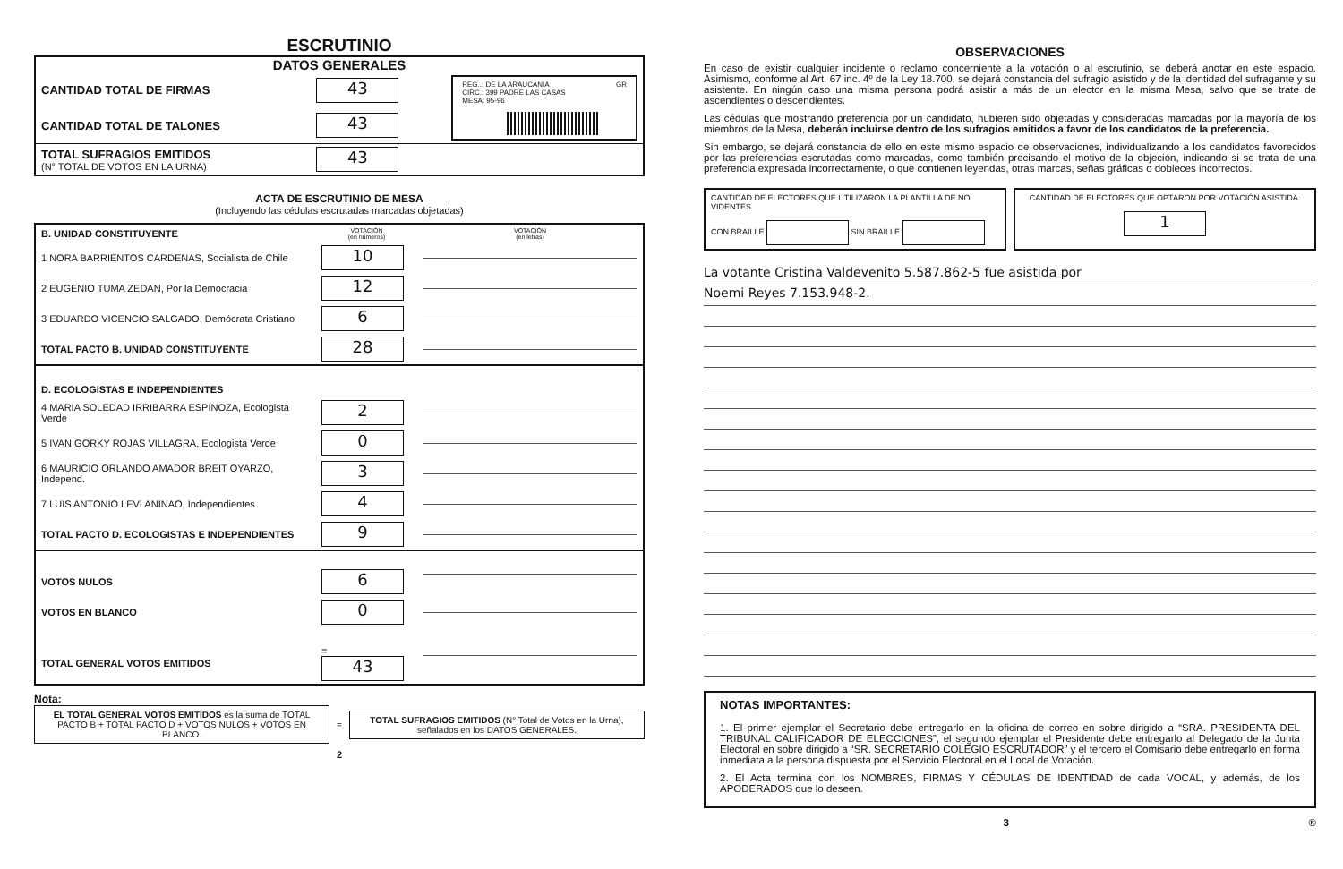ESCRUTINIO
DATOS GENERALES
| CANTIDAD TOTAL DE FIRMAS | 43 | REG..: DE LA ARAUCANIA GR CIRC.: 399 PADRE LAS CASAS MESA: 95-96 |
| CANTIDAD TOTAL DE TALONES | 43 | |
| TOTAL SUFRAGIOS EMITIDOS (N° TOTAL DE VOTOS EN LA URNA) | 43 | |
ACTA DE ESCRUTINIO DE MESA
(Incluyendo las cédulas escrutadas marcadas objetadas)
| B. UNIDAD CONSTITUYENTE | VOTACIÓN (en números) | VOTACIÓN (en letras) |
| 1 NORA BARRIENTOS CARDENAS, Socialista de Chile | 10 | |
| 2 EUGENIO TUMA ZEDAN, Por la Democracia | 12 | |
| 3 EDUARDO VICENCIO SALGADO, Demócrata Cristiano | 6 | |
| TOTAL PACTO B. UNIDAD CONSTITUYENTE | 28 | |
| D. ECOLOGISTAS E INDEPENDIENTES | | |
| 4 MARIA SOLEDAD IRRIBARRA ESPINOZA, Ecologista Verde | 2 | |
| 5 IVAN GORKY ROJAS VILLAGRA, Ecologista Verde | 0 | |
| 6 MAURICIO ORLANDO AMADOR BREIT OYARZO, Independ. | 3 | |
| 7 LUIS ANTONIO LEVI ANINAO, Independientes | 4 | |
| TOTAL PACTO D. ECOLOGISTAS E INDEPENDIENTES | 9 | |
| VOTOS NULOS | 6 | |
| VOTOS EN BLANCO | 0 | |
| TOTAL GENERAL VOTOS EMITIDOS | = 43 | |
Nota:
EL TOTAL GENERAL VOTOS EMITIDOS es la suma de TOTAL PACTO B + TOTAL PACTO D + VOTOS NULOS + VOTOS EN BLANCO.
=
TOTAL SUFRAGIOS EMITIDOS (N° Total de Votos en la Urna), señalados en los DATOS GENERALES.
2
OBSERVACIONES
En caso de existir cualquier incidente o reclamo concerniente a la votación o al escrutinio, se deberá anotar en este espacio. Asimismo, conforme al Art. 67 inc. 4º de la Ley 18.700, se dejará constancia del sufragio asistido y de la identidad del sufragante y su asistente. En ningún caso una misma persona podrá asistir a más de un elector en la misma Mesa, salvo que se trate de ascendientes o descendientes.
Las cédulas que mostrando preferencia por un candidato, hubieren sido objetadas y consideradas marcadas por la mayoría de los miembros de la Mesa, deberán incluirse dentro de los sufragios emitidos a favor de los candidatos de la preferencia.
Sin embargo, se dejará constancia de ello en este mismo espacio de observaciones, individualizando a los candidatos favorecidos por las preferencias escrutadas como marcadas, como también precisando el motivo de la objeción, indicando si se trata de una preferencia expresada incorrectamente, o que contienen leyendas, otras marcas, señas gráficas o dobleces incorrectos.
CANTIDAD DE ELECTORES QUE UTILIZARON LA PLANTILLA DE NO VIDENTES
CON BRAILLE SIN BRAILLE
CANTIDAD DE ELECTORES QUE OPTARON POR VOTACIÓN ASISTIDA.
1
La votante Cristina Valdevenito 5.587.862-5 fue asistida por
Noemi Reyes 7.153.948-2.
NOTAS IMPORTANTES:
1. El primer ejemplar el Secretario debe entregarlo en la oficina de correo en sobre dirigido a “SRA. PRESIDENTA DEL TRIBUNAL CALIFICADOR DE ELECCIONES”, el segundo ejemplar el Presidente debe entregarlo al Delegado de la Junta Electoral en sobre dirigido a “SR. SECRETARIO COLEGIO ESCRUTADOR” y el tercero el Comisario debe entregarlo en forma inmediata a la persona dispuesta por el Servicio Electoral en el Local de Votación.
2. El Acta termina con los NOMBRES, FIRMAS Y CÉDULAS DE IDENTIDAD de cada VOCAL, y además, de los APODERADOS que lo deseen.
3 ®